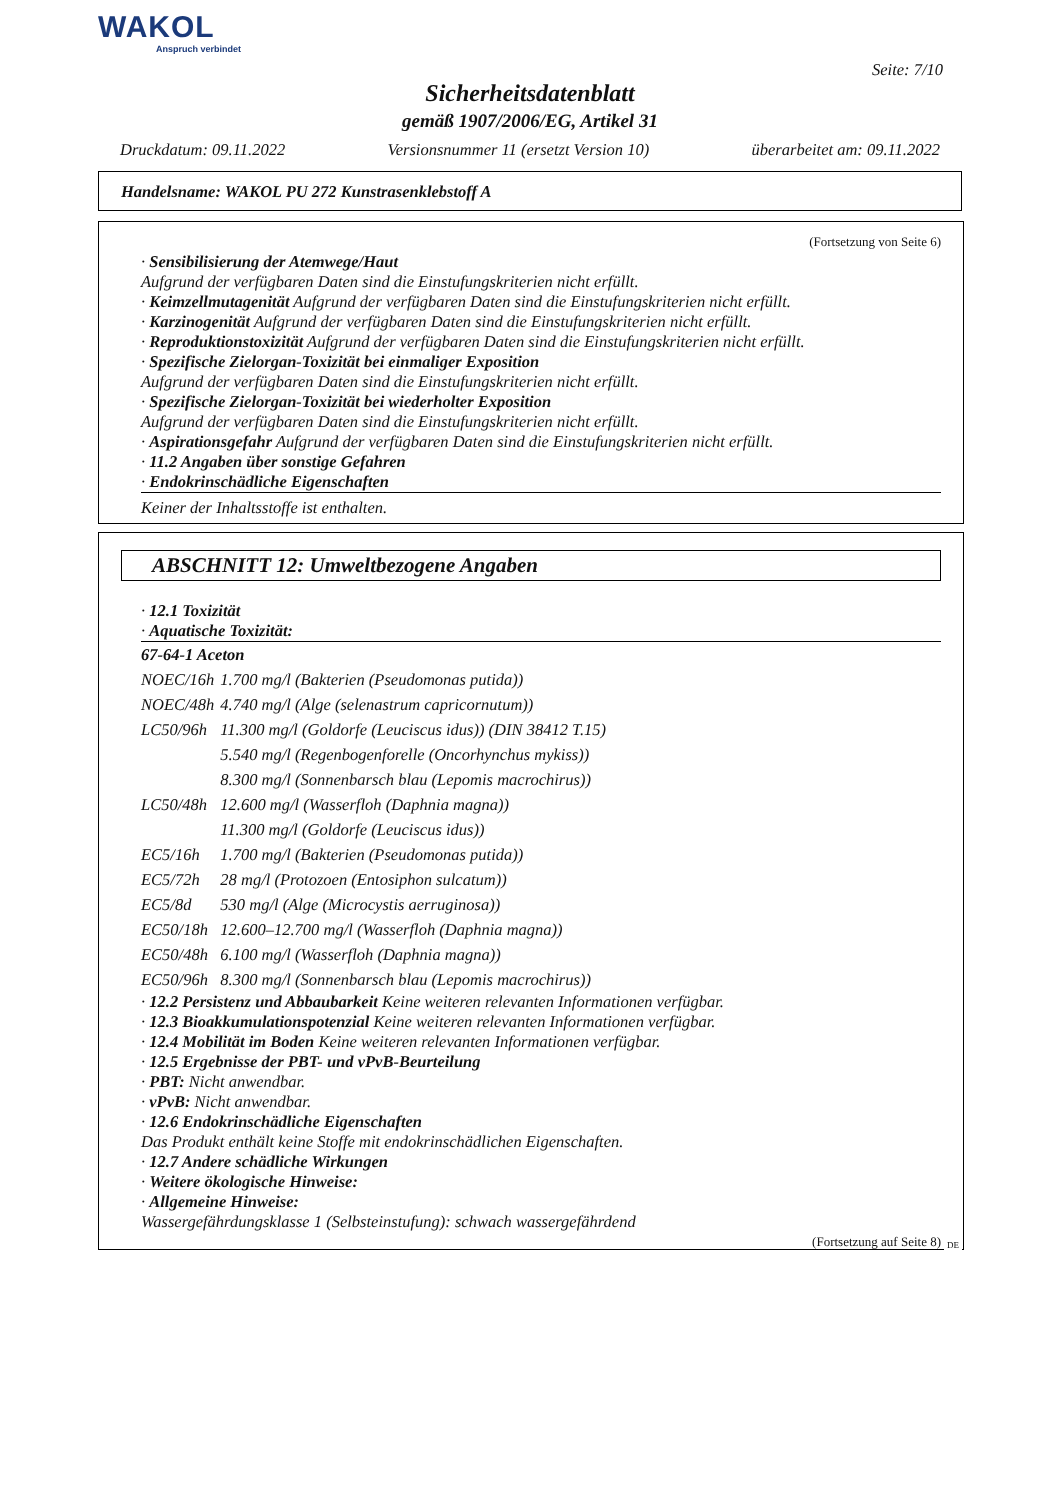WAKOL
Anspruch verbindet
Seite: 7/10
Sicherheitsdatenblatt
gemäß 1907/2006/EG, Artikel 31
Druckdatum: 09.11.2022 Versionsnummer 11 (ersetzt Version 10) überarbeitet am: 09.11.2022
Handelsname: WAKOL PU 272 Kunstrasenklebstoff A
(Fortsetzung von Seite 6)
· Sensibilisierung der Atemwege/Haut
Aufgrund der verfügbaren Daten sind die Einstufungskriterien nicht erfüllt.
· Keimzellmutagenität Aufgrund der verfügbaren Daten sind die Einstufungskriterien nicht erfüllt.
· Karzinogenität Aufgrund der verfügbaren Daten sind die Einstufungskriterien nicht erfüllt.
· Reproduktionstoxizität Aufgrund der verfügbaren Daten sind die Einstufungskriterien nicht erfüllt.
· Spezifische Zielorgan-Toxizität bei einmaliger Exposition
Aufgrund der verfügbaren Daten sind die Einstufungskriterien nicht erfüllt.
· Spezifische Zielorgan-Toxizität bei wiederholter Exposition
Aufgrund der verfügbaren Daten sind die Einstufungskriterien nicht erfüllt.
· Aspirationsgefahr Aufgrund der verfügbaren Daten sind die Einstufungskriterien nicht erfüllt.
· 11.2 Angaben über sonstige Gefahren
· Endokrinschädliche Eigenschaften
Keiner der Inhaltsstoffe ist enthalten.
ABSCHNITT 12: Umweltbezogene Angaben
· 12.1 Toxizität
· Aquatische Toxizität:
| 67-64-1 Aceton | |
| NOEC/16h | 1.700 mg/l (Bakterien (Pseudomonas putida)) |
| NOEC/48h | 4.740 mg/l (Alge (selenastrum capricornutum)) |
| LC50/96h | 11.300 mg/l (Goldorfe (Leuciscus idus)) (DIN 38412 T.15) |
| | 5.540 mg/l (Regenbogenforelle (Oncorhynchus mykiss)) |
| | 8.300 mg/l (Sonnenbarsch blau (Lepomis macrochirus)) |
| LC50/48h | 12.600 mg/l (Wasserfloh (Daphnia magna)) |
| | 11.300 mg/l (Goldorfe (Leuciscus idus)) |
| EC5/16h | 1.700 mg/l (Bakterien (Pseudomonas putida)) |
| EC5/72h | 28 mg/l (Protozoen (Entosiphon sulcatum)) |
| EC5/8d | 530 mg/l (Alge (Microcystis aerruginosa)) |
| EC50/18h | 12.600–12.700 mg/l (Wasserfloh (Daphnia magna)) |
| EC50/48h | 6.100 mg/l (Wasserfloh (Daphnia magna)) |
| EC50/96h | 8.300 mg/l (Sonnenbarsch blau (Lepomis macrochirus)) |
· 12.2 Persistenz und Abbaubarkeit Keine weiteren relevanten Informationen verfügbar.
· 12.3 Bioakkumulationspotenzial Keine weiteren relevanten Informationen verfügbar.
· 12.4 Mobilität im Boden Keine weiteren relevanten Informationen verfügbar.
· 12.5 Ergebnisse der PBT- und vPvB-Beurteilung
· PBT: Nicht anwendbar.
· vPvB: Nicht anwendbar.
· 12.6 Endokrinschädliche Eigenschaften
Das Produkt enthält keine Stoffe mit endokrinschädlichen Eigenschaften.
· 12.7 Andere schädliche Wirkungen
· Weitere ökologische Hinweise:
· Allgemeine Hinweise:
Wassergefährdungsklasse 1 (Selbsteinstufung): schwach wassergefährdend
(Fortsetzung auf Seite 8)
DE